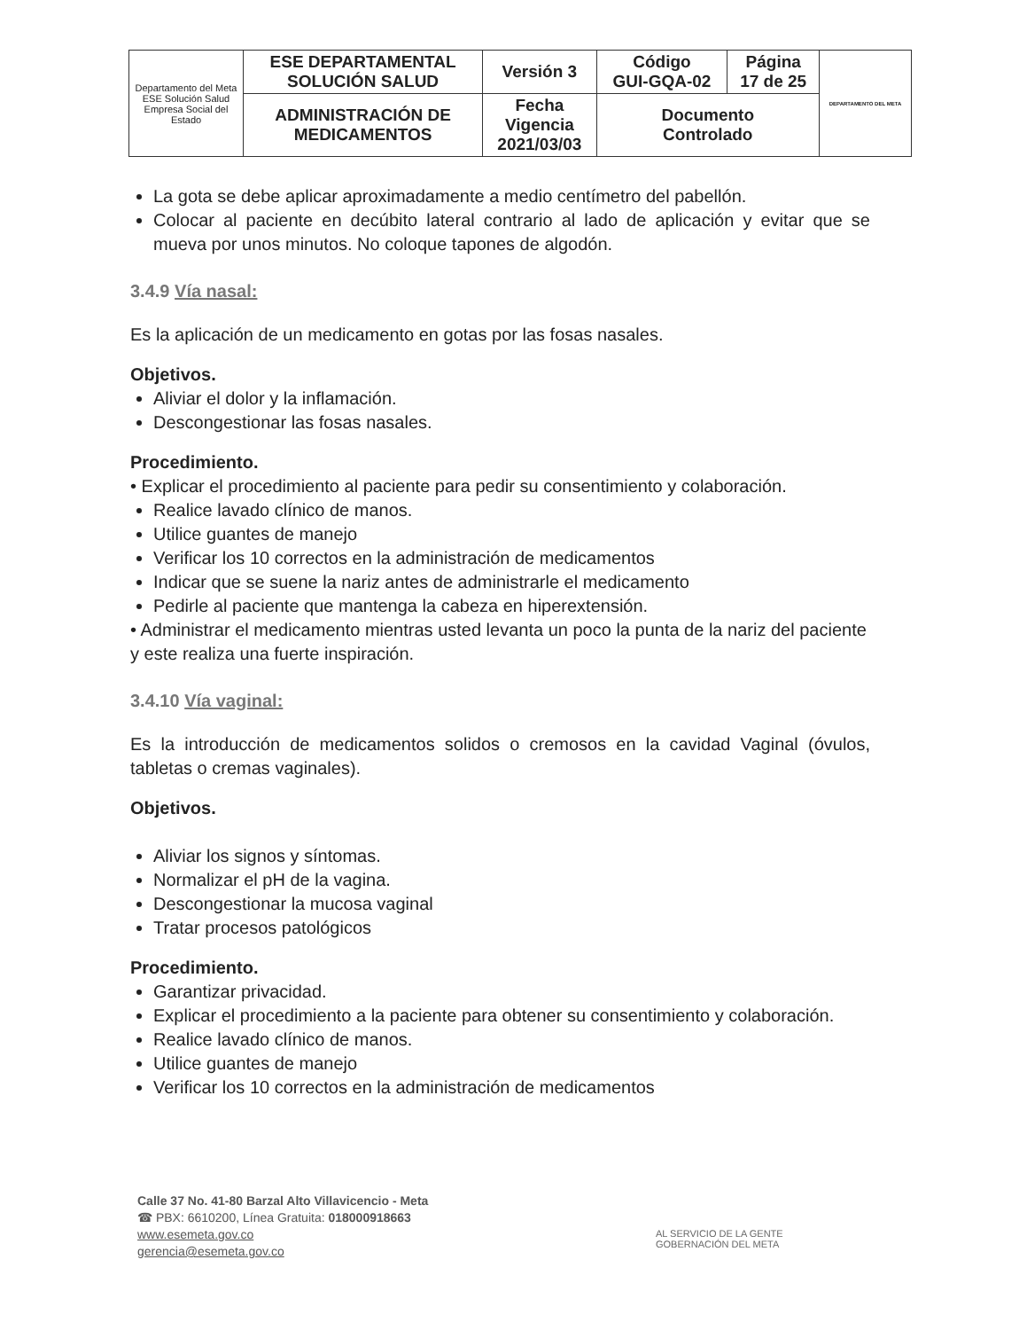| Departamento del Meta ESE Solución Salud Empresa Social del Estado | ESE DEPARTAMENTAL SOLUCIÓN SALUD | Versión 3 | Código GUI-GQA-02 | Página 17 de 25 | DEPARTAMENTO DEL META |
| | ADMINISTRACIÓN DE MEDICAMENTOS | Fecha Vigencia 2021/03/03 | Documento Controlado | | |
La gota se debe aplicar aproximadamente a medio centímetro del pabellón.
Colocar al paciente en decúbito lateral contrario al lado de aplicación y evitar que se mueva por unos minutos. No coloque tapones de algodón.
3.4.9 Vía nasal:
Es la aplicación de un medicamento en gotas por las fosas nasales.
Objetivos.
Aliviar el dolor y la inflamación.
Descongestionar las fosas nasales.
Procedimiento.
• Explicar el procedimiento al paciente para pedir su consentimiento y colaboración.
Realice lavado clínico de manos.
Utilice guantes de manejo
Verificar los 10 correctos en la administración de medicamentos
Indicar que se suene la nariz antes de administrarle el medicamento
Pedirle al paciente que mantenga la cabeza en hiperextensión.
• Administrar el medicamento mientras usted levanta un poco la punta de la nariz del paciente y este realiza una fuerte inspiración.
3.4.10 Vía vaginal:
Es la introducción de medicamentos solidos o cremosos en la cavidad Vaginal (óvulos, tabletas o cremas vaginales).
Objetivos.
Aliviar los signos y síntomas.
Normalizar el pH de la vagina.
Descongestionar la mucosa vaginal
Tratar procesos patológicos
Procedimiento.
Garantizar privacidad.
Explicar el procedimiento a la paciente para obtener su consentimiento y colaboración.
Realice lavado clínico de manos.
Utilice guantes de manejo
Verificar los 10 correctos en la administración de medicamentos
Calle 37 No. 41-80 Barzal Alto Villavicencio - Meta
☎ PBX: 6610200, Línea Gratuita: 018000918663
www.esemeta.gov.co
gerencia@esemeta.gov.co
AL SERVICIO DE LA GENTE
GOBERNACIÓN DEL META